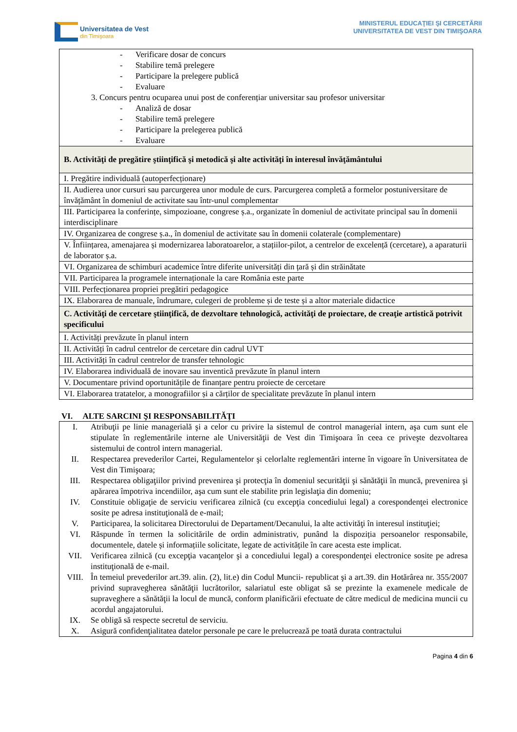Universitatea de Vest
din Timişoara
MINISTERUL EDUCAŢIEI ŞI CERCETĂRII
UNIVERSITATEA DE VEST DIN TIMIŞOARA
| - Verificare dosar de concurs - Stabilire temă prelegere - Participare la prelegere publică - Evaluare 3. Concurs pentru ocuparea unui post de conferențiar universitar sau profesor universitar - Analiză de dosar - Stabilire temă prelegere - Participare la prelegerea publică - Evaluare |
| B. Activităţi de pregătire ştiinţifică şi metodică şi alte activităţi în interesul învăţământului |
| I. Pregătire individuală (autoperfecționare) |
| II. Audierea unor cursuri sau parcurgerea unor module de curs. Parcurgerea completă a formelor postuniversitare de învățământ în domeniul de activitate sau într-unul complementar |
| III. Participarea la conferințe, simpozioane, congrese ș.a., organizate în domeniul de activitate principal sau în domenii interdisciplinare |
| IV. Organizarea de congrese ș.a., în domeniul de activitate sau în domenii colaterale (complementare) |
| V. Înființarea, amenajarea și modernizarea laboratoarelor, a stațiilor-pilot, a centrelor de excelență (cercetare), a aparaturii de laborator ș.a. |
| VI. Organizarea de schimburi academice între diferite universități din țară și din străinătate |
| VII. Participarea la programele internaționale la care România este parte |
| VIII. Perfecționarea propriei pregătiri pedagogice |
| IX. Elaborarea de manuale, îndrumare, culegeri de probleme și de teste și a altor materiale didactice |
| C. Activităţi de cercetare ştiinţifică, de dezvoltare tehnologică, activităţi de proiectare, de creaţie artistică potrivit specificului |
| I. Activități prevăzute în planul intern |
| II. Activități în cadrul centrelor de cercetare din cadrul UVT |
| III. Activități în cadrul centrelor de transfer tehnologic |
| IV. Elaborarea individuală de inovare sau inventică prevăzute în planul intern |
| V. Documentare privind oportunitățile de finanțare pentru proiecte de cercetare |
| VI. Elaborarea tratatelor, a monografiilor și a cărților de specialitate prevăzute în planul intern |
VI. ALTE SARCINI ŞI RESPONSABILITĂŢI
| I. | Atribuţii pe linie managerială şi a celor cu privire la sistemul de control managerial intern, aşa cum sunt ele stipulate în reglementările interne ale Universităţii de Vest din Timişoara în ceea ce priveşte dezvoltarea sistemului de control intern managerial. |
| II. | Respectarea prevederilor Cartei, Regulamentelor şi celorlalte reglementări interne în vigoare în Universitatea de Vest din Timişoara; |
| III. | Respectarea obligaţiilor privind prevenirea şi protecţia în domeniul securităţii şi sănătăţii în muncă, prevenirea şi apărarea împotriva incendiilor, aşa cum sunt ele stabilite prin legislaţia din domeniu; |
| IV. | Constituie obligaţie de serviciu verificarea zilnică (cu excepţia concediului legal) a corespondenţei electronice sosite pe adresa instituţională de e-mail; |
| V. | Participarea, la solicitarea Directorului de Departament/Decanului, la alte activităţi în interesul instituţiei; |
| VI. | Răspunde în termen la solicitările de ordin administrativ, punând la dispoziția persoanelor responsabile, documentele, datele și informațiile solicitate, legate de activitățile în care acesta este implicat. |
| VII. | Verificarea zilnică (cu excepţia vacanţelor şi a concediului legal) a corespondenţei electronice sosite pe adresa instituţională de e-mail. |
| VIII. | În temeiul prevederilor art.39. alin. (2), lit.e) din Codul Muncii- republicat şi a art.39. din Hotărârea nr. 355/2007 privind supravegherea sănătăţii lucrătorilor, salariatul este obligat să se prezinte la examenele medicale de supraveghere a sănătăţii la locul de muncă, conform planificării efectuate de către medicul de medicina muncii cu acordul angajatorului. |
| IX. | Se obligă să respecte secretul de serviciu. |
| X. | Asigură confidenţialitatea datelor personale pe care le prelucrează pe toată durata contractului |
Pagina 4 din 6